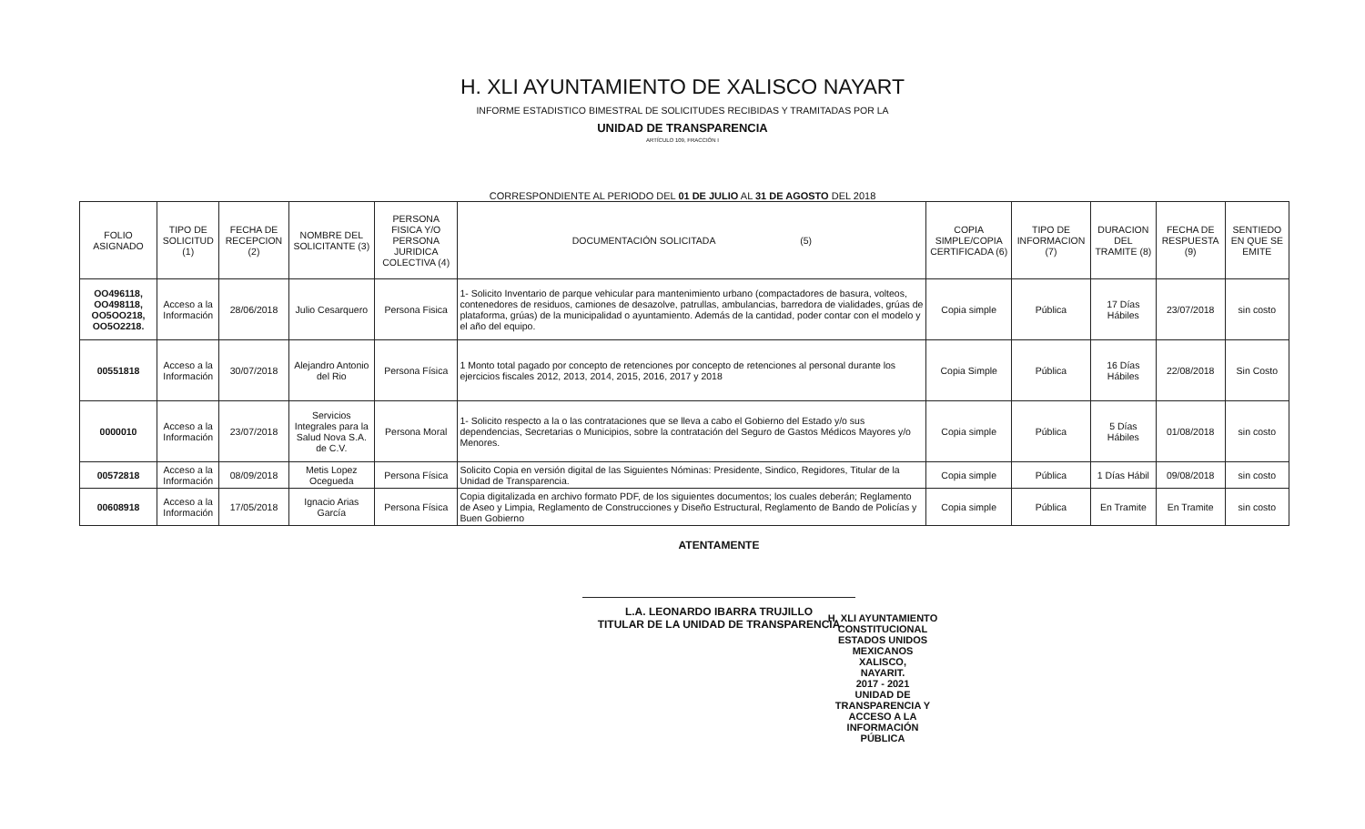H. XLI AYUNTAMIENTO DE XALISCO NAYART
INFORME ESTADISTICO BIMESTRAL DE SOLICITUDES RECIBIDAS Y TRAMITADAS POR LA
UNIDAD DE TRANSPARENCIA
ARTÍCULO 109, FRACCIÓN I
CORRESPONDIENTE AL PERIODO DEL 01 DE JULIO AL 31 DE AGOSTO DEL 2018
| FOLIO ASIGNADO | TIPO DE SOLICITUD (1) | FECHA DE RECEPCION (2) | NOMBRE DEL SOLICITANTE (3) | PERSONA FISICA Y/O PERSONA JURIDICA COLECTIVA (4) | DOCUMENTACIÓN SOLICITADA (5) | COPIA SIMPLE/COPIA CERTIFICADA (6) | TIPO DE INFORMACION (7) | DURACION DEL TRAMITE (8) | FECHA DE RESPUESTA (9) | SENTIEDO EN QUE SE EMITE |
| --- | --- | --- | --- | --- | --- | --- | --- | --- | --- | --- |
| OO496118, OO498118, OO5OO218, OO5O2218. | Acceso a la Información | 28/06/2018 | Julio Cesarquero | Persona Fisica | 1- Solicito Inventario de parque vehicular para mantenimiento urbano (compactadores de basura, volteos, contenedores de residuos, camiones de desazolve, patrullas, ambulancias, barredora de vialidades, grúas de plataforma, grúas) de la municipalidad o ayuntamiento. Además de la cantidad, poder contar con el modelo y el año del equipo. | Copia simple | Pública | 17 Días Hábiles | 23/07/2018 | sin costo |
| 00551818 | Acceso a la Información | 30/07/2018 | Alejandro Antonio del Rio | Persona Física | 1 Monto total pagado por concepto de retenciones por concepto de retenciones al personal durante los ejercicios fiscales 2012, 2013, 2014, 2015, 2016, 2017 y 2018 | Copia Simple | Pública | 16 Días Hábiles | 22/08/2018 | Sin Costo |
| 0000010 | Acceso a la Información | 23/07/2018 | Servicios Integrales para la Salud Nova S.A. de C.V. | Persona Moral | 1- Solicito respecto a la o las contrataciones que se lleva a cabo el Gobierno del Estado y/o sus dependencias, Secretarias o Municipios, sobre la contratación del Seguro de Gastos Médicos Mayores y/o Menores. | Copia simple | Pública | 5 Días Hábiles | 01/08/2018 | sin costo |
| 00572818 | Acceso a la Información | 08/09/2018 | Metis Lopez Ocegueda | Persona Física | Solicito Copia en versión digital de las Siguientes Nóminas: Presidente, Sindico, Regidores, Titular de la Unidad de Transparencia. | Copia simple | Pública | 1 Días Hábil | 09/08/2018 | sin costo |
| 00608918 | Acceso a la Información | 17/05/2018 | Ignacio Arias García | Persona Física | Copia digitalizada en archivo formato PDF, de los siguientes documentos; los cuales deberán; Reglamento de Aseo y Limpia, Reglamento de Construcciones y Diseño Estructural, Reglamento de Bando de Policías y Buen Gobierno | Copia simple | Pública | En Tramite | En Tramite | sin costo |
ATENTAMENTE
L.A. LEONARDO IBARRA TRUJILLO
TITULAR DE LA UNIDAD DE TRANSPARENCIA
H. XLI AYUNTAMIENTO CONSTITUCIONAL
ESTADOS UNIDOS MEXICANOS
XALISCO,
NAYARIT.
2017 - 2021
UNIDAD DE TRANSPARENCIA Y ACCESO A LA INFORMACIÓN PÚBLICA